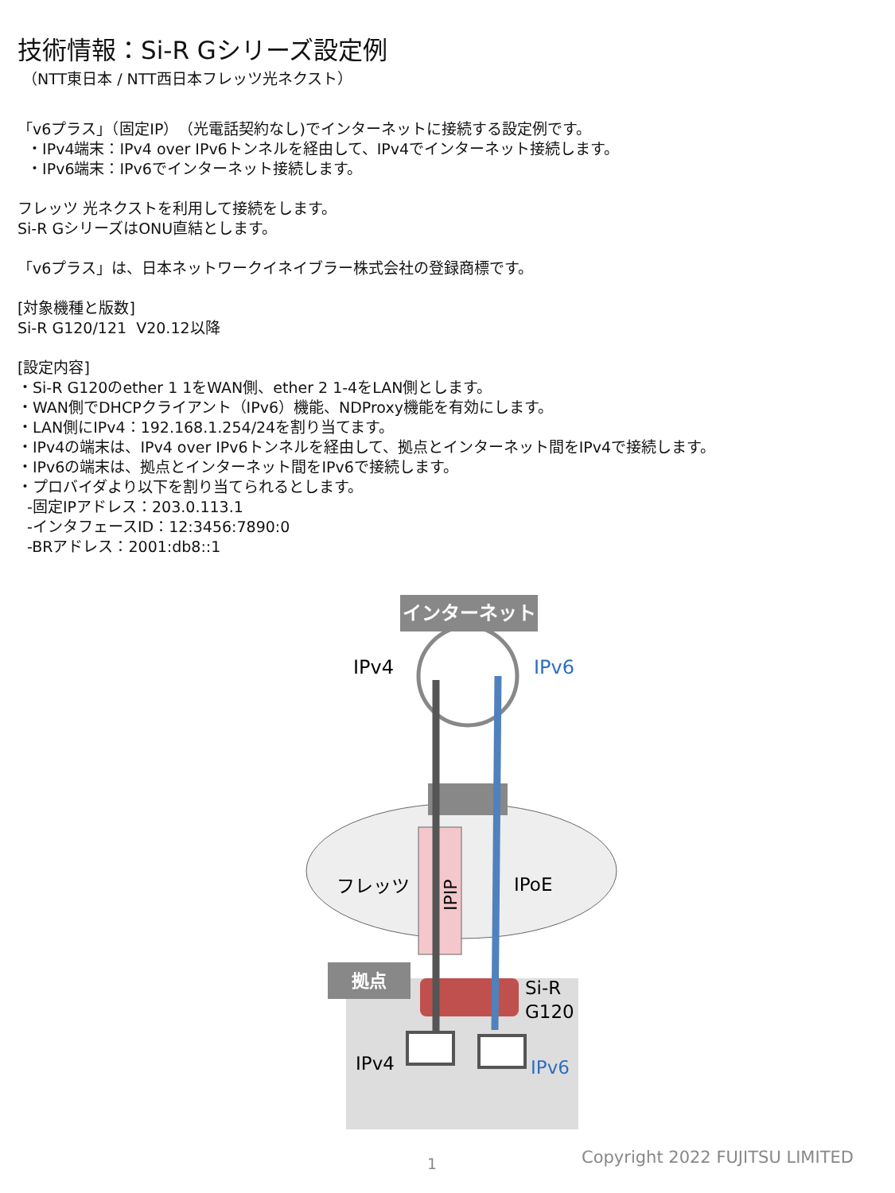技術情報：Si-R Gシリーズ設定例
（NTT東日本 / NTT西日本フレッツ光ネクスト）
「v6プラス」（固定IP）（光電話契約なし)でインターネットに接続する設定例です。
・IPv4端末：IPv4 over IPv6トンネルを経由して、IPv4でインターネット接続します。
・IPv6端末：IPv6でインターネット接続します。
フレッツ 光ネクストを利用して接続をします。
Si-R GシリーズはONU直結とします。
「v6プラス」は、日本ネットワークイネイブラー株式会社の登録商標です。
[対象機種と版数]
Si-R G120/121 V20.12以降
[設定内容]
・Si-R G120のether 1 1をWAN側、ether 2 1-4をLAN側とします。
・WAN側でDHCPクライアント（IPv6）機能、NDProxy機能を有効にします。
・LAN側にIPv4：192.168.1.254/24を割り当てます。
・IPv4の端末は、IPv4 over IPv6トンネルを経由して、拠点とインターネット間をIPv4で接続します。
・IPv6の端末は、拠点とインターネット間をIPv6で接続します。
・プロバイダより以下を割り当てられるとします。
-固定IPアドレス：203.0.113.1
-インタフェースID：12:3456:7890:0
-BRアドレス：2001:db8::1
インターネット
IPv4
IPv6
IPIP
フレッツ
IPoE
拠点
Si-R
G120
IPv4
IPv6
1 Copyright 2022 FUJITSU LIMITED